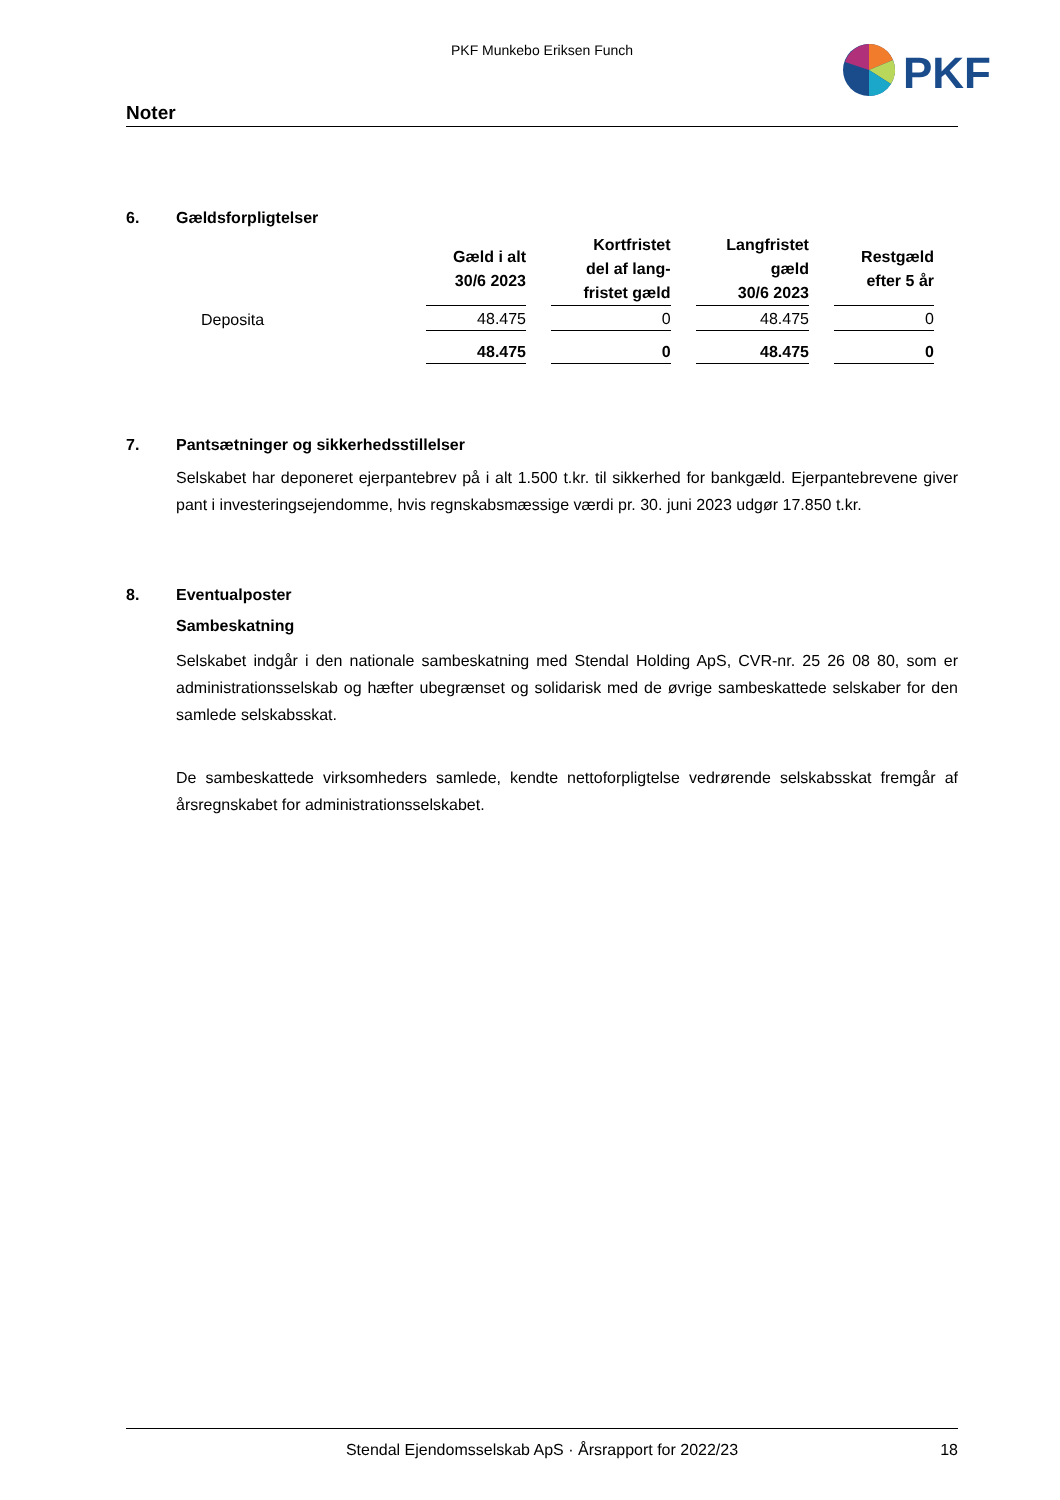PKF Munkebo Eriksen Funch
PKF
Noter
6. Gældsforpligtelser
| | Gæld i alt 30/6 2023 | Kortfristet del af lang- fristet gæld | Langfristet gæld 30/6 2023 | Restgæld efter 5 år |
| --- | --- | --- | --- | --- |
| Deposita | 48.475 | 0 | 48.475 | 0 |
| | 48.475 | 0 | 48.475 | 0 |
7. Pantsætninger og sikkerhedsstillelser
Selskabet har deponeret ejerpantebrev på i alt 1.500 t.kr. til sikkerhed for bankgæld. Ejerpantebrevene giver pant i investeringsejendomme, hvis regnskabsmæssige værdi pr. 30. juni 2023 udgør 17.850 t.kr.
8. Eventualposter
Sambeskatning
Selskabet indgår i den nationale sambeskatning med Stendal Holding ApS, CVR-nr. 25 26 08 80, som er administrationsselskab og hæfter ubegrænset og solidarisk med de øvrige sambeskattede selskaber for den samlede selskabsskat.
De sambeskattede virksomheders samlede, kendte nettoforpligtelse vedrørende selskabsskat fremgår af årsregnskabet for administrationsselskabet.
Stendal Ejendomsselskab ApS · Årsrapport for 2022/23 18